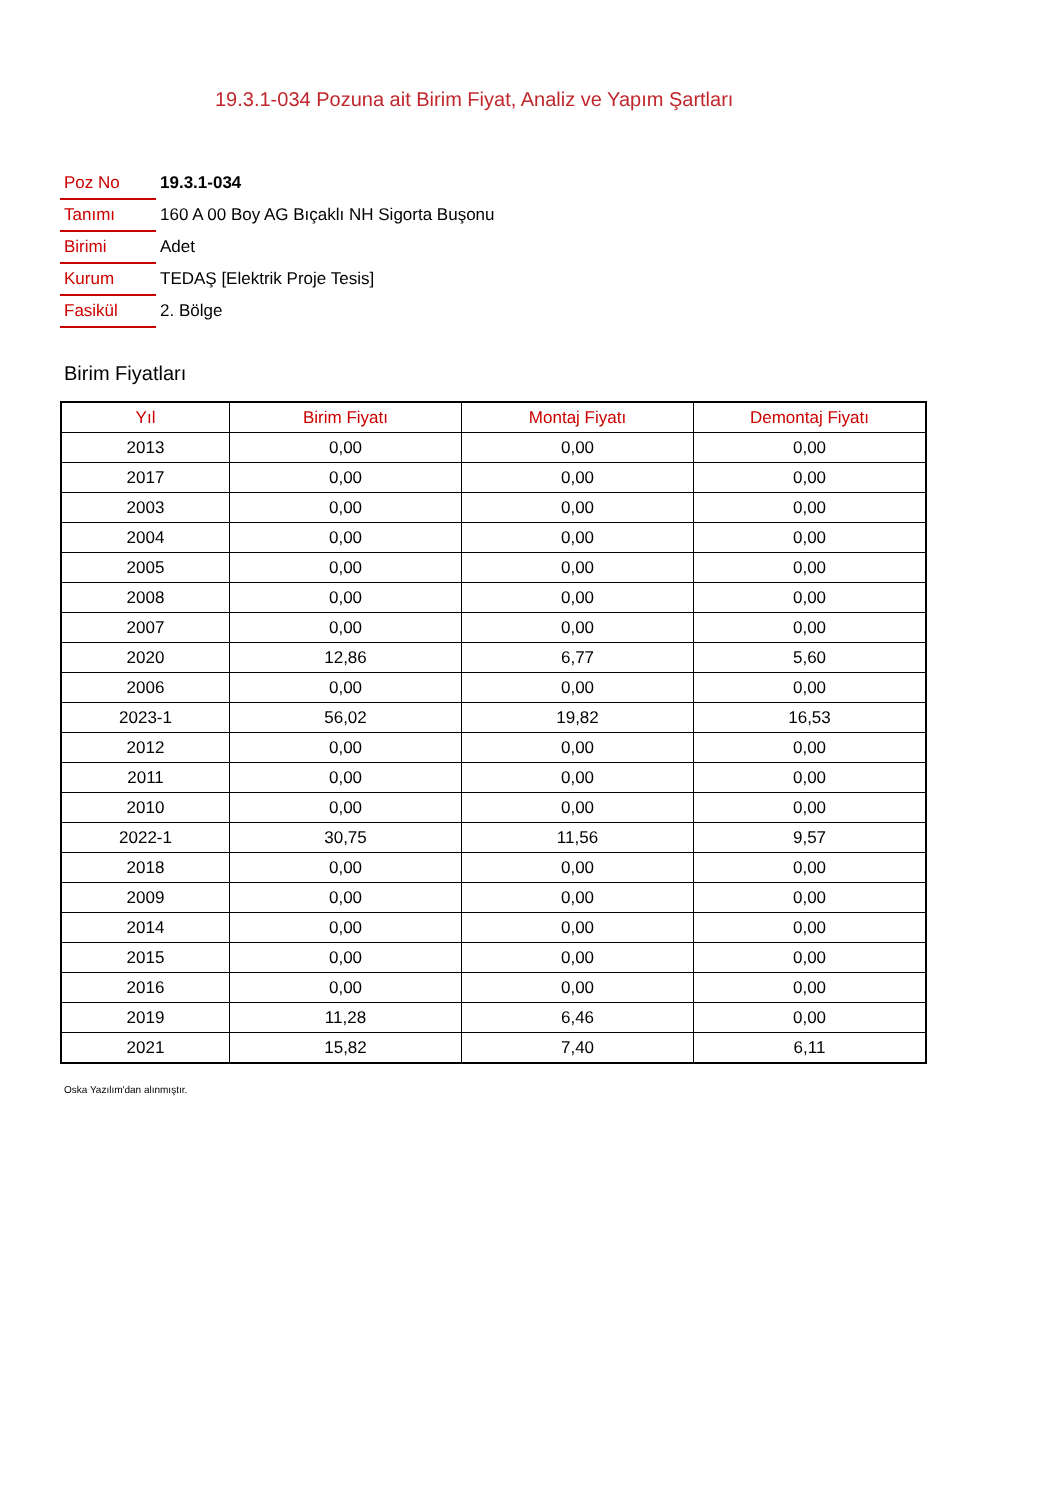19.3.1-034 Pozuna ait Birim Fiyat, Analiz ve Yapım Şartları
| Poz No | 19.3.1-034 |
| Tanımı | 160 A 00 Boy AG Bıçaklı NH Sigorta Buşonu |
| Birimi | Adet |
| Kurum | TEDAŞ [Elektrik Proje Tesis] |
| Fasikül | 2. Bölge |
Birim Fiyatları
| Yıl | Birim Fiyatı | Montaj Fiyatı | Demontaj Fiyatı |
| --- | --- | --- | --- |
| 2013 | 0,00 | 0,00 | 0,00 |
| 2017 | 0,00 | 0,00 | 0,00 |
| 2003 | 0,00 | 0,00 | 0,00 |
| 2004 | 0,00 | 0,00 | 0,00 |
| 2005 | 0,00 | 0,00 | 0,00 |
| 2008 | 0,00 | 0,00 | 0,00 |
| 2007 | 0,00 | 0,00 | 0,00 |
| 2020 | 12,86 | 6,77 | 5,60 |
| 2006 | 0,00 | 0,00 | 0,00 |
| 2023-1 | 56,02 | 19,82 | 16,53 |
| 2012 | 0,00 | 0,00 | 0,00 |
| 2011 | 0,00 | 0,00 | 0,00 |
| 2010 | 0,00 | 0,00 | 0,00 |
| 2022-1 | 30,75 | 11,56 | 9,57 |
| 2018 | 0,00 | 0,00 | 0,00 |
| 2009 | 0,00 | 0,00 | 0,00 |
| 2014 | 0,00 | 0,00 | 0,00 |
| 2015 | 0,00 | 0,00 | 0,00 |
| 2016 | 0,00 | 0,00 | 0,00 |
| 2019 | 11,28 | 6,46 | 0,00 |
| 2021 | 15,82 | 7,40 | 6,11 |
Oska Yazılım'dan alınmıştır.